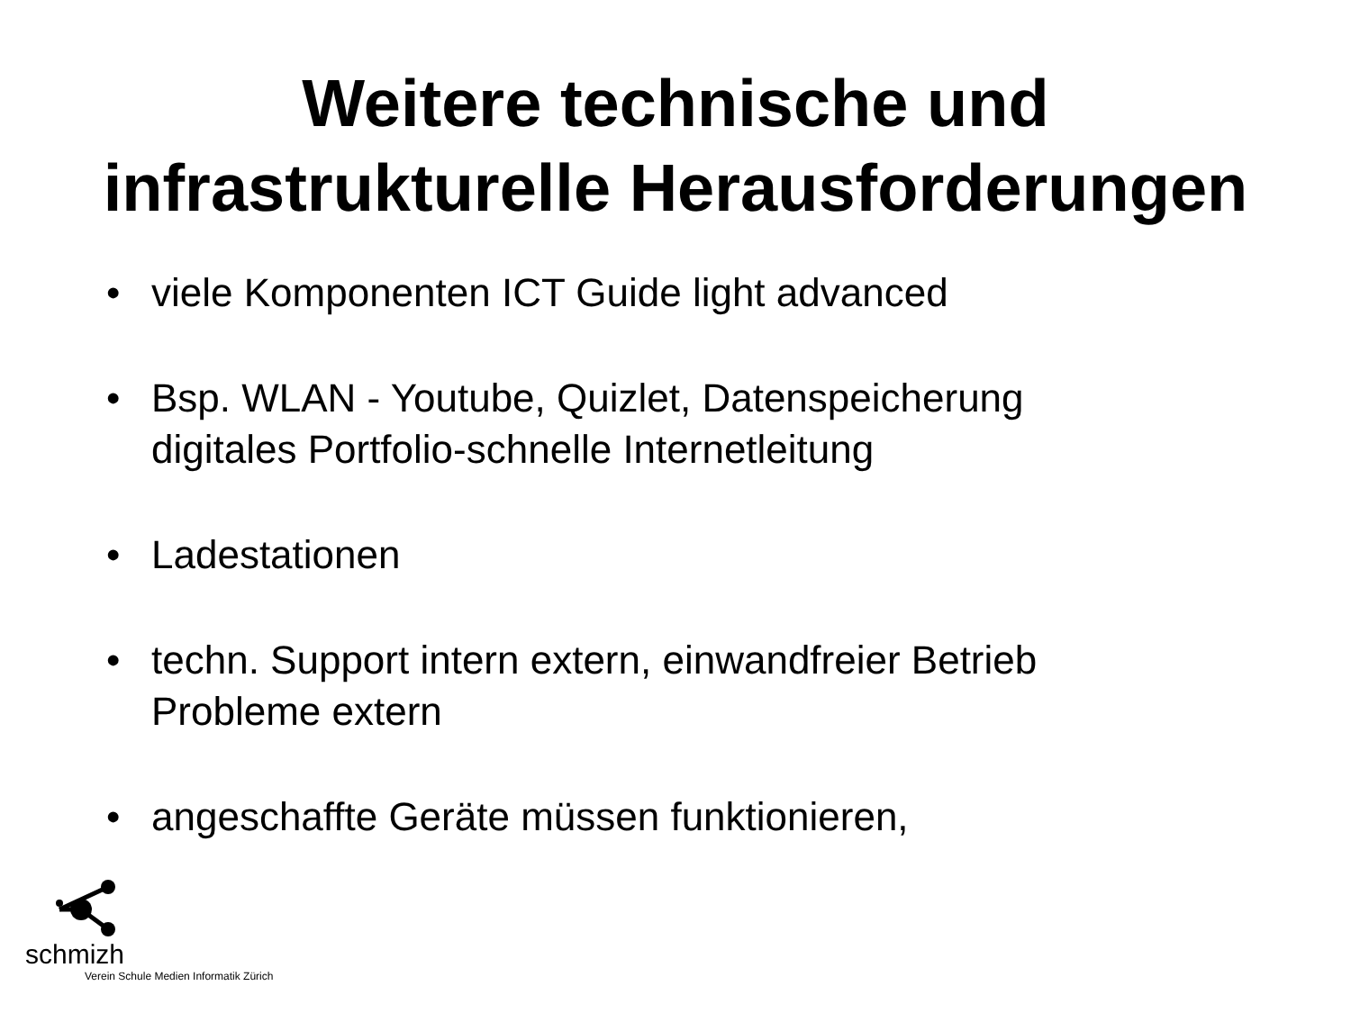Weitere technische und
infrastrukturelle Herausforderungen
• viele Komponenten ICT Guide light advanced
• Bsp. WLAN - Youtube, Quizlet, Datenspeicherung
digitales Portfolio-schnelle Internetleitung
• Ladestationen
• techn. Support intern extern, einwandfreier Betrieb
Probleme extern
• angeschaffte Geräte müssen funktionieren,
schmizh
Verein Schule Medien Informatik Zürich